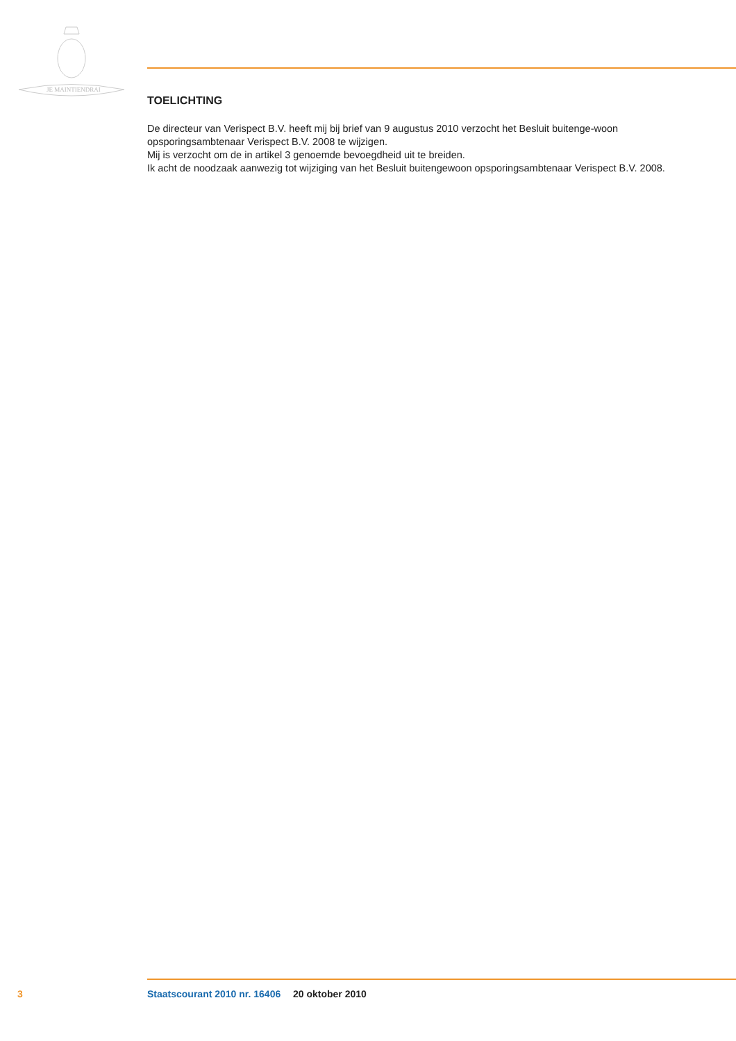JE MAINTIENDRAI
TOELICHTING
De directeur van Verispect B.V. heeft mij bij brief van 9 augustus 2010 verzocht het Besluit buitenge-woon opsporingsambtenaar Verispect B.V. 2008 te wijzigen.
Mij is verzocht om de in artikel 3 genoemde bevoegdheid uit te breiden.
Ik acht de noodzaak aanwezig tot wijziging van het Besluit buitengewoon opsporingsambtenaar Verispect B.V. 2008.
3 Staatscourant 2010 nr. 16406 20 oktober 2010